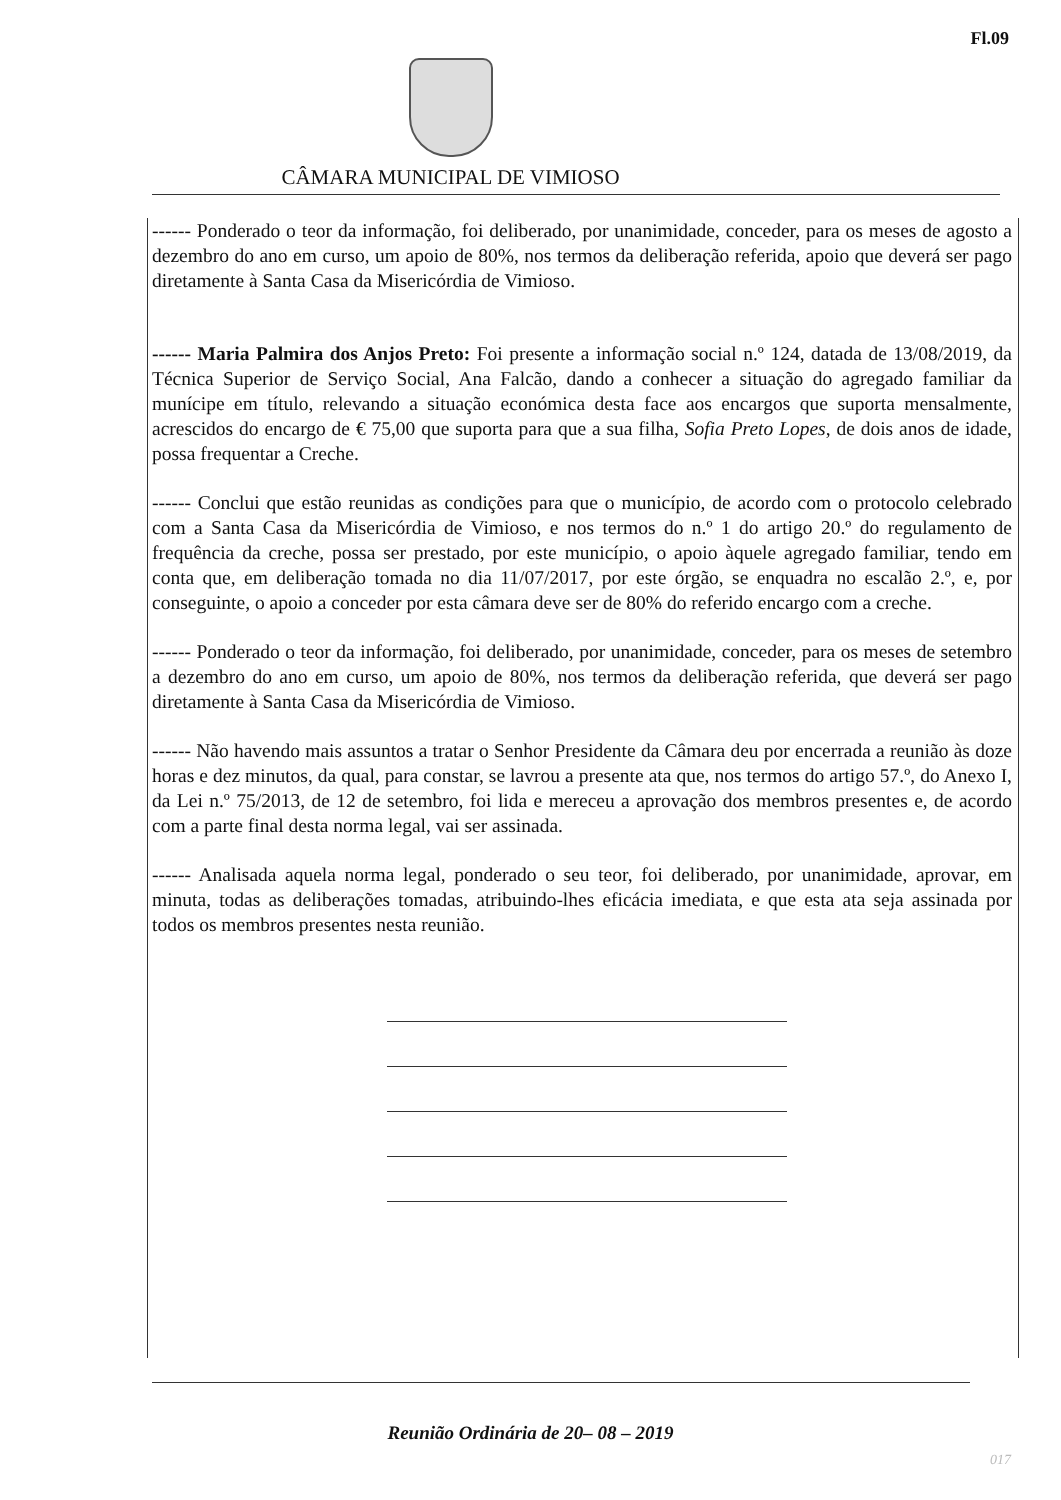Fl.09
CÂMARA MUNICIPAL DE VIMIOSO
------ Ponderado o teor da informação, foi deliberado, por unanimidade, conceder, para os meses de agosto a dezembro do ano em curso, um apoio de 80%, nos termos da deliberação referida, apoio que deverá ser pago diretamente à Santa Casa da Misericórdia de Vimioso.
------ Maria Palmira dos Anjos Preto: Foi presente a informação social n.º 124, datada de 13/08/2019, da Técnica Superior de Serviço Social, Ana Falcão, dando a conhecer a situação do agregado familiar da munícipe em título, relevando a situação económica desta face aos encargos que suporta mensalmente, acrescidos do encargo de € 75,00 que suporta para que a sua filha, Sofia Preto Lopes, de dois anos de idade, possa frequentar a Creche.
------ Conclui que estão reunidas as condições para que o município, de acordo com o protocolo celebrado com a Santa Casa da Misericórdia de Vimioso, e nos termos do n.º 1 do artigo 20.º do regulamento de frequência da creche, possa ser prestado, por este município, o apoio àquele agregado familiar, tendo em conta que, em deliberação tomada no dia 11/07/2017, por este órgão, se enquadra no escalão 2.º, e, por conseguinte, o apoio a conceder por esta câmara deve ser de 80% do referido encargo com a creche.
------ Ponderado o teor da informação, foi deliberado, por unanimidade, conceder, para os meses de setembro a dezembro do ano em curso, um apoio de 80%, nos termos da deliberação referida, que deverá ser pago diretamente à Santa Casa da Misericórdia de Vimioso.
------ Não havendo mais assuntos a tratar o Senhor Presidente da Câmara deu por encerrada a reunião às doze horas e dez minutos, da qual, para constar, se lavrou a presente ata que, nos termos do artigo 57.º, do Anexo I, da Lei n.º 75/2013, de 12 de setembro, foi lida e mereceu a aprovação dos membros presentes e, de acordo com a parte final desta norma legal, vai ser assinada.
------ Analisada aquela norma legal, ponderado o seu teor, foi deliberado, por unanimidade, aprovar, em minuta, todas as deliberações tomadas, atribuindo-lhes eficácia imediata, e que esta ata seja assinada por todos os membros presentes nesta reunião.
Reunião Ordinária de 20– 08 – 2019
017